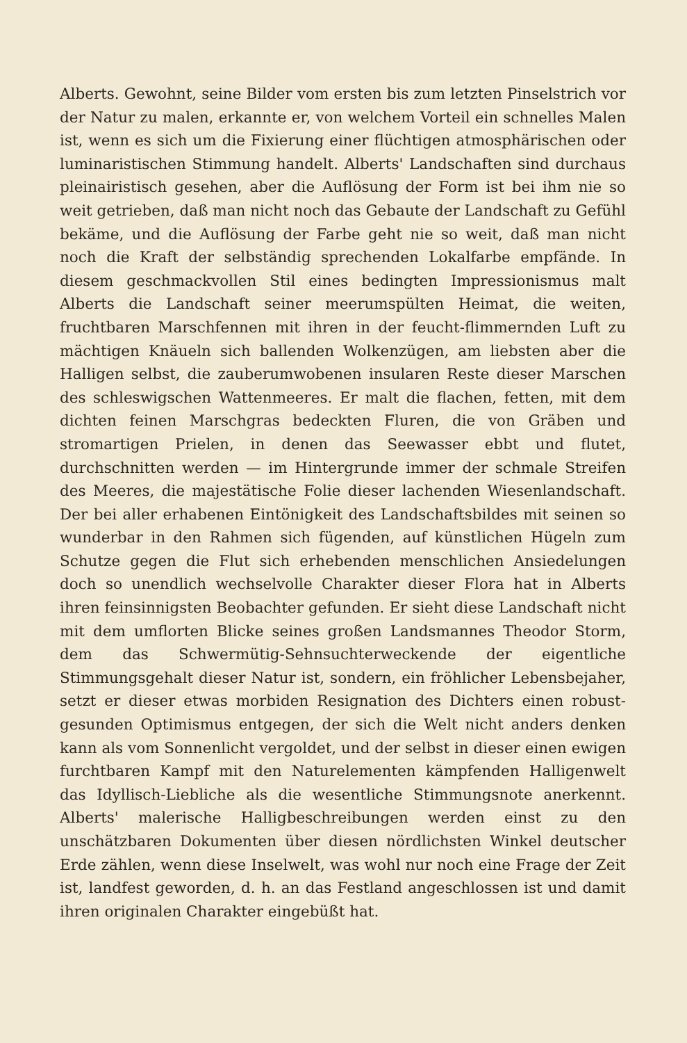Alberts. Gewohnt, seine Bilder vom ersten bis zum letzten Pinselstrich vor der Natur zu malen, erkannte er, von welchem Vorteil ein schnelles Malen ist, wenn es sich um die Fixierung einer flüchtigen atmosphärischen oder luminaristischen Stimmung handelt. Alberts' Landschaften sind durchaus pleinairistisch gesehen, aber die Auflösung der Form ist bei ihm nie so weit getrieben, daß man nicht noch das Gebaute der Landschaft zu Gefühl bekäme, und die Auflösung der Farbe geht nie so weit, daß man nicht noch die Kraft der selbständig sprechenden Lokalfarbe empfände. In diesem geschmackvollen Stil eines bedingten Impressionismus malt Alberts die Landschaft seiner meerumspülten Heimat, die weiten, fruchtbaren Marschfennen mit ihren in der feucht-flimmernden Luft zu mächtigen Knäueln sich ballenden Wolkenzügen, am liebsten aber die Halligen selbst, die zauberumwobenen insularen Reste dieser Marschen des schleswigschen Wattenmeeres. Er malt die flachen, fetten, mit dem dichten feinen Marschgras bedeckten Fluren, die von Gräben und stromartigen Prielen, in denen das Seewasser ebbt und flutet, durchschnitten werden — im Hintergrunde immer der schmale Streifen des Meeres, die majestätische Folie dieser lachenden Wiesenlandschaft. Der bei aller erhabenen Eintönigkeit des Landschaftsbildes mit seinen so wunderbar in den Rahmen sich fügenden, auf künstlichen Hügeln zum Schutze gegen die Flut sich erhebenden menschlichen Ansiedelungen doch so unendlich wechselvolle Charakter dieser Flora hat in Alberts ihren feinsinnigsten Beobachter gefunden. Er sieht diese Landschaft nicht mit dem umflorten Blicke seines großen Landsmannes Theodor Storm, dem das Schwermütig-Sehnsuchterweckende der eigentliche Stimmungsgehalt dieser Natur ist, sondern, ein fröhlicher Lebensbejaher, setzt er dieser etwas morbiden Resignation des Dichters einen robust-gesunden Optimismus entgegen, der sich die Welt nicht anders denken kann als vom Sonnenlicht vergoldet, und der selbst in dieser einen ewigen furchtbaren Kampf mit den Naturelementen kämpfenden Halligenwelt das Idyllisch-Liebliche als die wesentliche Stimmungsnote anerkennt. Alberts' malerische Halligbeschreibungen werden einst zu den unschätzbaren Dokumenten über diesen nördlichsten Winkel deutscher Erde zählen, wenn diese Inselwelt, was wohl nur noch eine Frage der Zeit ist, landfest geworden, d. h. an das Festland angeschlossen ist und damit ihren originalen Charakter eingebüßt hat.